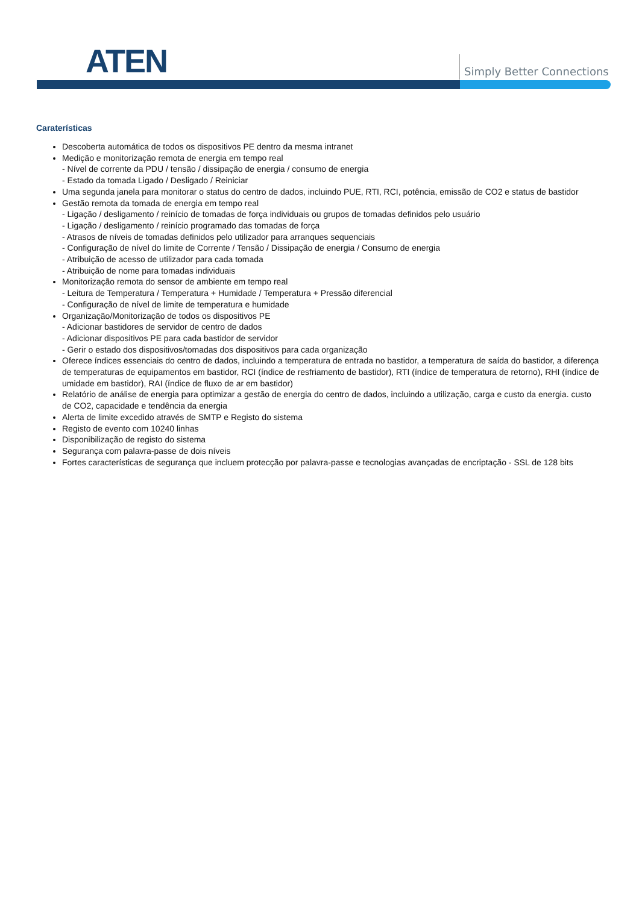ATEN Simply Better Connections
Caraterísticas
Descoberta automática de todos os dispositivos PE dentro da mesma intranet
Medição e monitorização remota de energia em tempo real
- Nível de corrente da PDU / tensão / dissipação de energia / consumo de energia
- Estado da tomada Ligado / Desligado / Reiniciar
Uma segunda janela para monitorar o status do centro de dados, incluindo PUE, RTI, RCI, potência, emissão de CO2 e status de bastidor
Gestão remota da tomada de energia em tempo real
- Ligação / desligamento / reinício de tomadas de força individuais ou grupos de tomadas definidos pelo usuário
- Ligação / desligamento / reinício programado das tomadas de força
- Atrasos de níveis de tomadas definidos pelo utilizador para arranques sequenciais
- Configuração de nível do limite de Corrente / Tensão / Dissipação de energia / Consumo de energia
- Atribuição de acesso de utilizador para cada tomada
- Atribuição de nome para tomadas individuais
Monitorização remota do sensor de ambiente em tempo real
- Leitura de Temperatura / Temperatura + Humidade / Temperatura + Pressão diferencial
- Configuração de nível de limite de temperatura e humidade
Organização/Monitorização de todos os dispositivos PE
- Adicionar bastidores de servidor de centro de dados
- Adicionar dispositivos PE para cada bastidor de servidor
- Gerir o estado dos dispositivos/tomadas dos dispositivos para cada organização
Oferece índices essenciais do centro de dados, incluindo a temperatura de entrada no bastidor, a temperatura de saída do bastidor, a diferença de temperaturas de equipamentos em bastidor, RCI (índice de resfriamento de bastidor), RTI (índice de temperatura de retorno), RHI (índice de umidade em bastidor), RAI (índice de fluxo de ar em bastidor)
Relatório de análise de energia para optimizar a gestão de energia do centro de dados, incluindo a utilização, carga e custo da energia. custo de CO2, capacidade e tendência da energia
Alerta de limite excedido através de SMTP e Registo do sistema
Registo de evento com 10240 linhas
Disponibilização de registo do sistema
Segurança com palavra-passe de dois níveis
Fortes características de segurança que incluem protecção por palavra-passe e tecnologias avançadas de encriptação - SSL de 128 bits